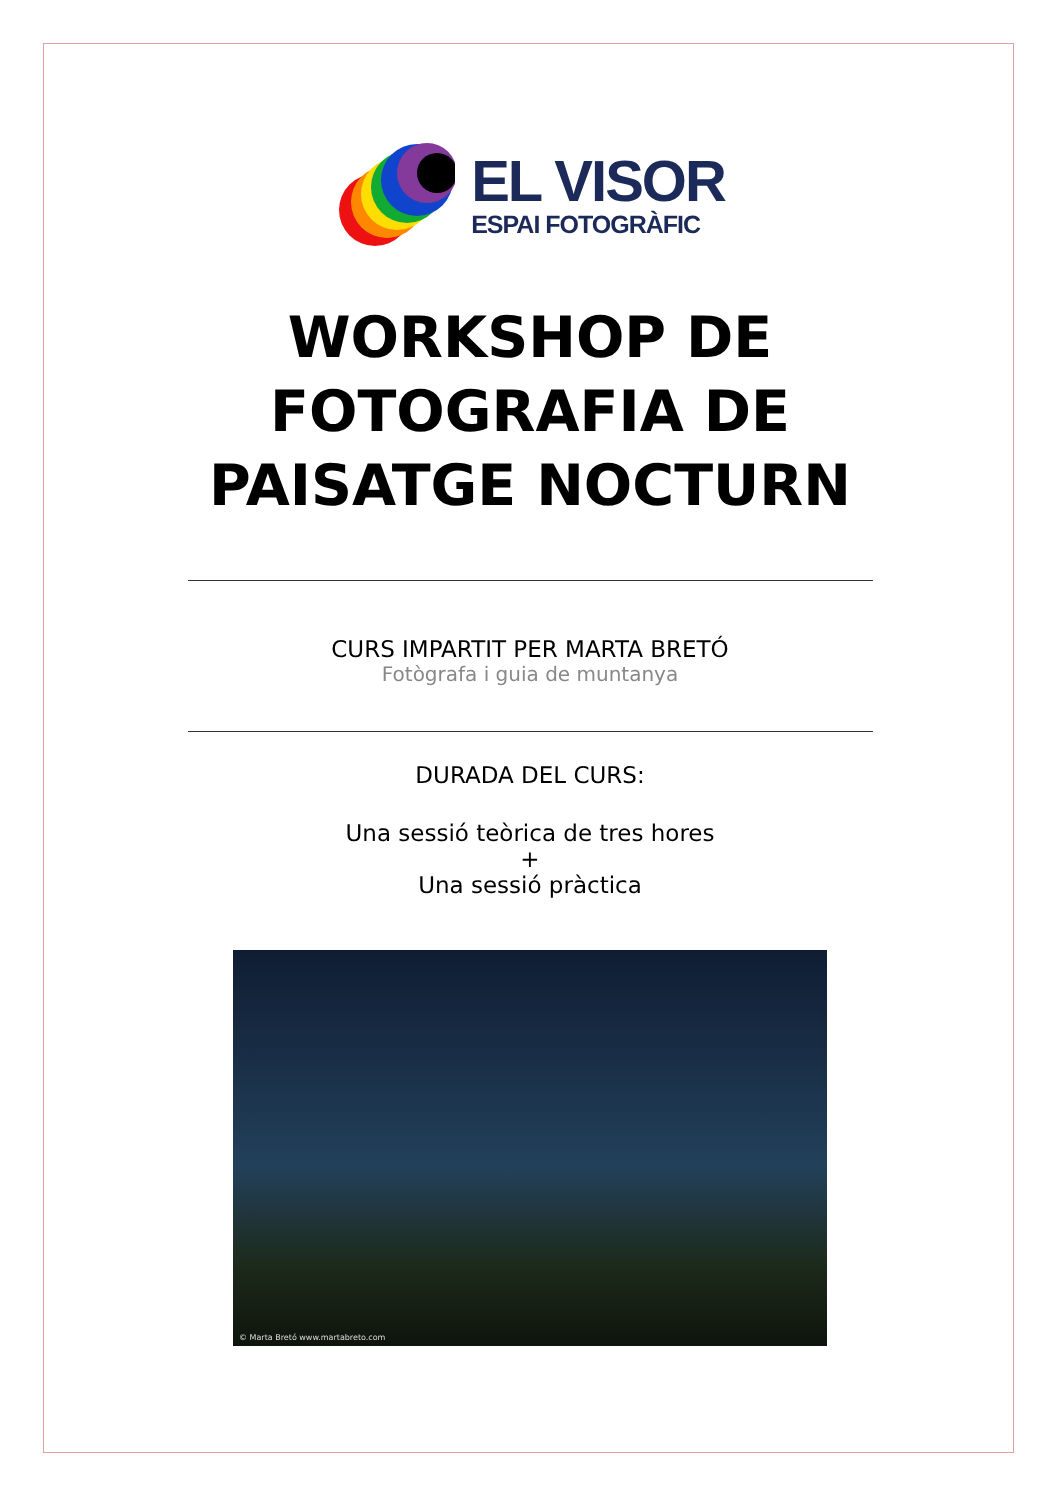EL VISOR
ESPAI FOTOGRÀFIC
WORKSHOP DE
FOTOGRAFIA DE
PAISATGE NOCTURN
CURS IMPARTIT PER MARTA BRETÓ
Fotògrafa i guia de muntanya
DURADA DEL CURS:
Una sessió teòrica de tres hores
+
Una sessió pràctica
© Marta Bretó www.martabreto.com